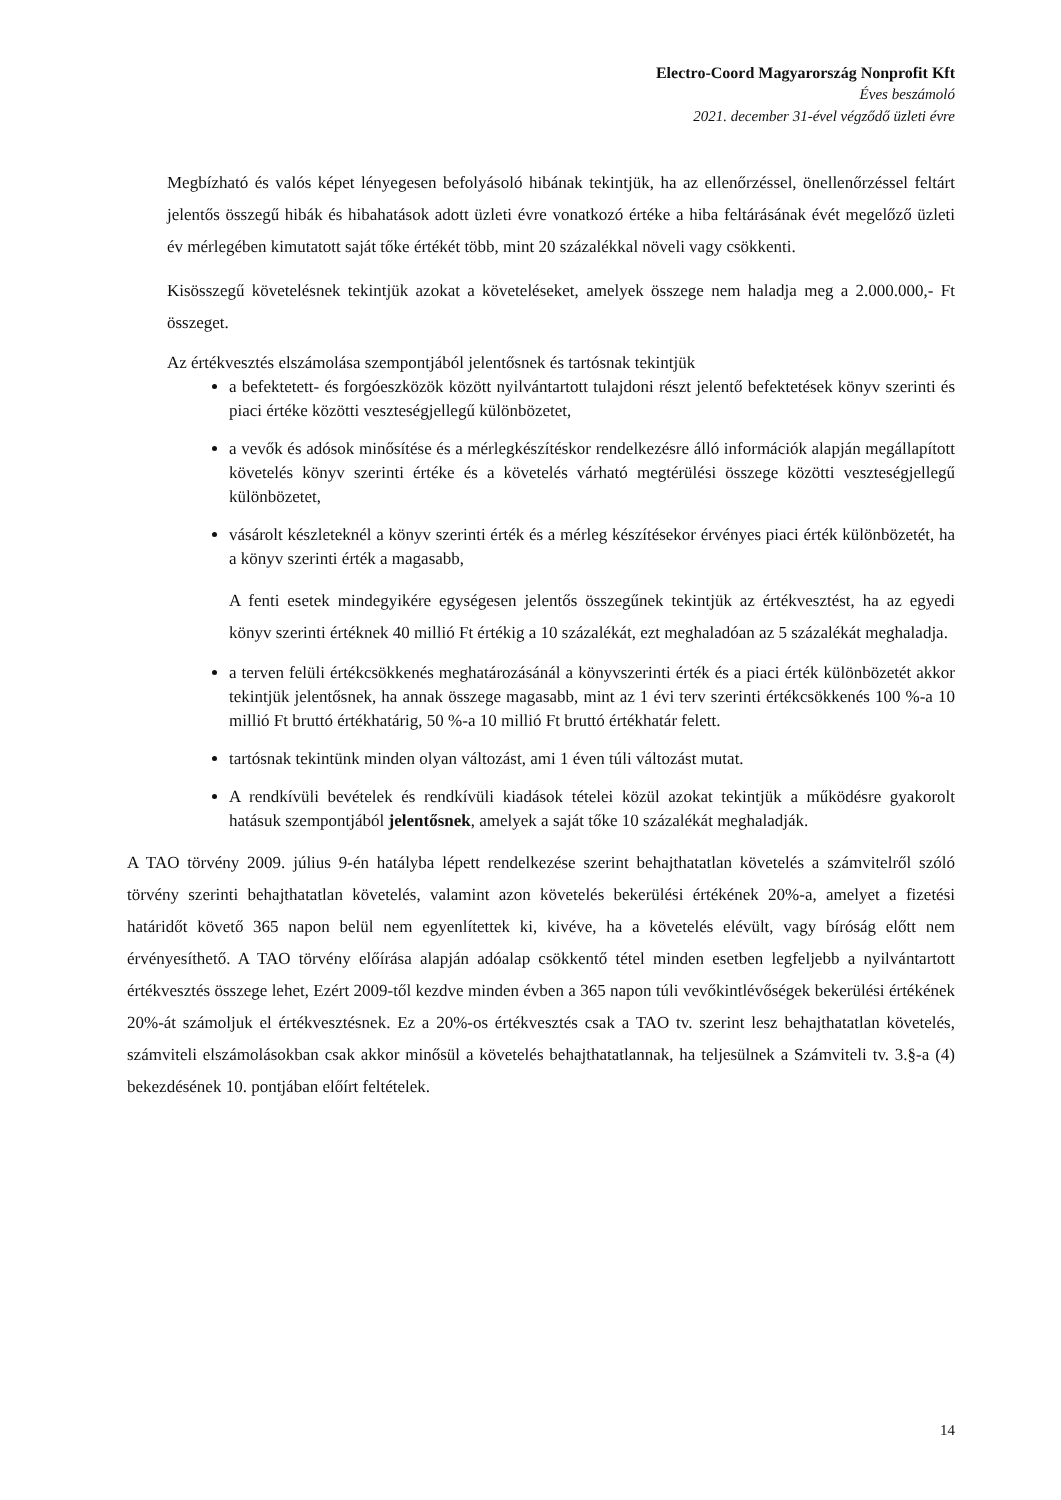Electro-Coord Magyarország Nonprofit Kft
Éves beszámoló
2021. december 31-ével végződő üzleti évre
Megbízható és valós képet lényegesen befolyásoló hibának tekintjük, ha az ellenőrzéssel, önellenőrzéssel feltárt jelentős összegű hibák és hibahatások adott üzleti évre vonatkozó értéke a hiba feltárásának évét megelőző üzleti év mérlegében kimutatott saját tőke értékét több, mint 20 százalékkal növeli vagy csökkenti.
Kisösszegű követelésnek tekintjük azokat a követeléseket, amelyek összege nem haladja meg a 2.000.000,- Ft összeget.
Az értékvesztés elszámolása szempontjából jelentősnek és tartósnak tekintjük
a befektetett- és forgóeszközök között nyilvántartott tulajdoni részt jelentő befektetések könyv szerinti és piaci értéke közötti veszteségjellegű különbözetet,
a vevők és adósok minősítése és a mérlegkészítéskor rendelkezésre álló információk alapján megállapított követelés könyv szerinti értéke és a követelés várható megtérülési összege közötti veszteségjellegű különbözetet,
vásárolt készleteknél a könyv szerinti érték és a mérleg készítésekor érvényes piaci érték különbözetét, ha a könyv szerinti érték a magasabb,
A fenti esetek mindegyikére egységesen jelentős összegűnek tekintjük az értékvesztést, ha az egyedi könyv szerinti értéknek 40 millió Ft értékig a 10 százalékát, ezt meghaladóan az 5 százalékát meghaladja.
a terven felüli értékcsökkenés meghatározásánál a könyvszerinti érték és a piaci érték különbözetét akkor tekintjük jelentősnek, ha annak összege magasabb, mint az 1 évi terv szerinti értékcsökkenés 100 %-a 10 millió Ft bruttó értékhatárig, 50 %-a 10 millió Ft bruttó értékhatár felett.
tartósnak tekintünk minden olyan változást, ami 1 éven túli változást mutat.
A rendkívüli bevételek és rendkívüli kiadások tételei közül azokat tekintjük a működésre gyakorolt hatásuk szempontjából jelentősnek, amelyek a saját tőke 10 százalékát meghaladják.
A TAO törvény 2009. július 9-én hatályba lépett rendelkezése szerint behajthatatlan követelés a számvitelről szóló törvény szerinti behajthatatlan követelés, valamint azon követelés bekerülési értékének 20%-a, amelyet a fizetési határidőt követő 365 napon belül nem egyenlítettek ki, kivéve, ha a követelés elévült, vagy bíróság előtt nem érvényesíthető. A TAO törvény előírása alapján adóalap csökkentő tétel minden esetben legfeljebb a nyilvántartott értékvesztés összege lehet, Ezért 2009-től kezdve minden évben a 365 napon túli vevőkintlévőségek bekerülési értékének 20%-át számoljuk el értékvesztésnek. Ez a 20%-os értékvesztés csak a TAO tv. szerint lesz behajthatatlan követelés, számviteli elszámolásokban csak akkor minősül a követelés behajthatatlannak, ha teljesülnek a Számviteli tv. 3.§-a (4) bekezdésének 10. pontjában előírt feltételek.
14